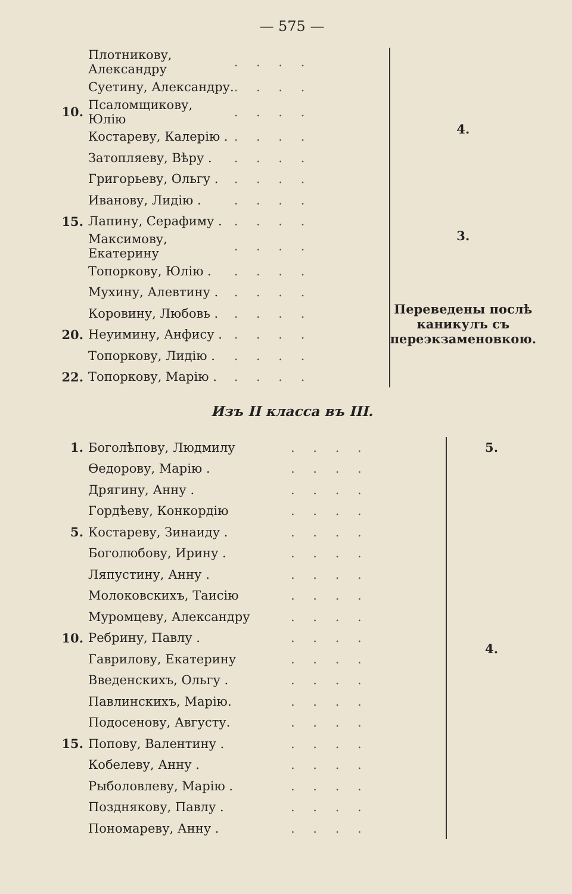— 575 —
| | Плотникову, Александру | . . . . | 4. |
| | Суетину, Александру. | . . . . | |
| 10. | Псаломщикову, Юлію | . . . . | |
| | Костареву, Калерію . | . . . . | |
| | Затопляеву, Вѣру . | . . . . | |
| | Григорьеву, Ольгу . | . . . . | |
| | Иванову, Лидію . | . . . . | |
| 15. | Лапину, Серафиму . | . . . . | 3. |
| | Максимову, Екатерину | . . . . | |
| | Топоркову, Юлію . | . . . . | Переведены послѣ каникулъ съ переэкзаменовкою. |
| | Мухину, Алевтину . | . . . . | |
| | Коровину, Любовь . | . . . . | |
| 20. | Неуимину, Анфису . | . . . . | |
| | Топоркову, Лидію . | . . . . | |
| 22. | Топоркову, Марію . | . . . . | |
Изъ II класса въ III.
| 1. | Боголѣпову, Людмилу | . . . . | 5. | |
| | Өедорову, Марію . | . . . . | 4. | |
| | Дрягину, Анну . | . . . . | | |
| | Гордѣеву, Конкордію | . . . . | | |
| 5. | Костареву, Зинаиду . | . . . . | | |
| | Боголюбову, Ирину . | . . . . | | |
| | Ляпустину, Анну . | . . . . | | |
| | Молоковскихъ, Таисію | . . . . | | |
| | Муромцеву, Александру | . . . . | | |
| 10. | Ребрину, Павлу . | . . . . | | |
| | Гаврилову, Екатерину | . . . . | | |
| | Введенскихъ, Ольгу . | . . . . | | |
| | Павлинскихъ, Марію. | . . . . | | |
| | Подосенову, Августу. | . . . . | | |
| 15. | Попову, Валентину . | . . . . | | |
| | Кобелеву, Анну . | . . . . | | |
| | Рыболовлеву, Марію . | . . . . | | |
| | Позднякову, Павлу . | . . . . | | |
| | Пономареву, Анну . | . . . . | | |